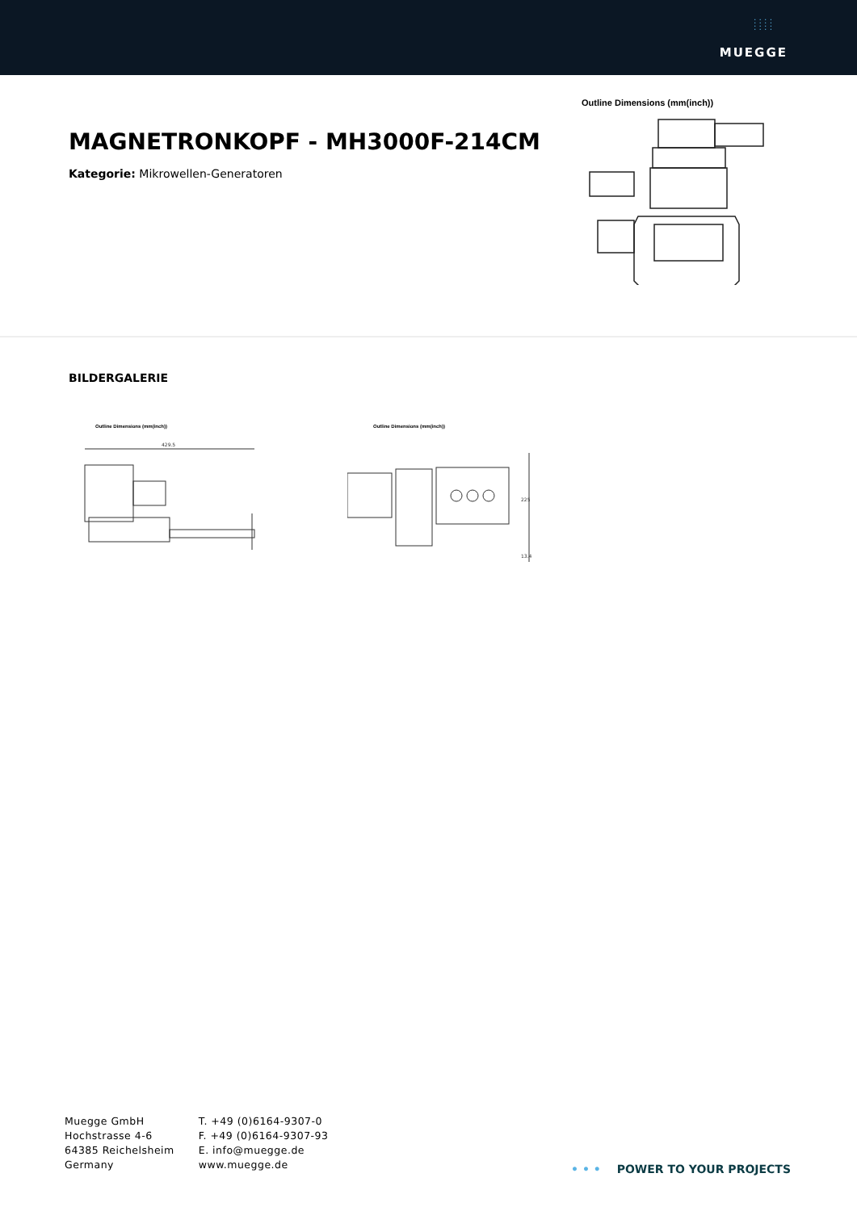: : : :
: : : :
MUEGGE
MAGNETRONKOPF - MH3000F-214CM
Kategorie: Mikrowellen-Generatoren
Outline Dimensions (mm(inch))
BILDERGALERIE
Outline Dimensions (mm(inch))
429.5
Outline Dimensions (mm(inch))
225
13.4
Muegge GmbH
Hochstrasse 4-6
64385 Reichelsheim
Germany
T. +49 (0)6164-9307-0
F. +49 (0)6164-9307-93
E. info@muegge.de
www.muegge.de
• • • POWER TO YOUR PROJECTS